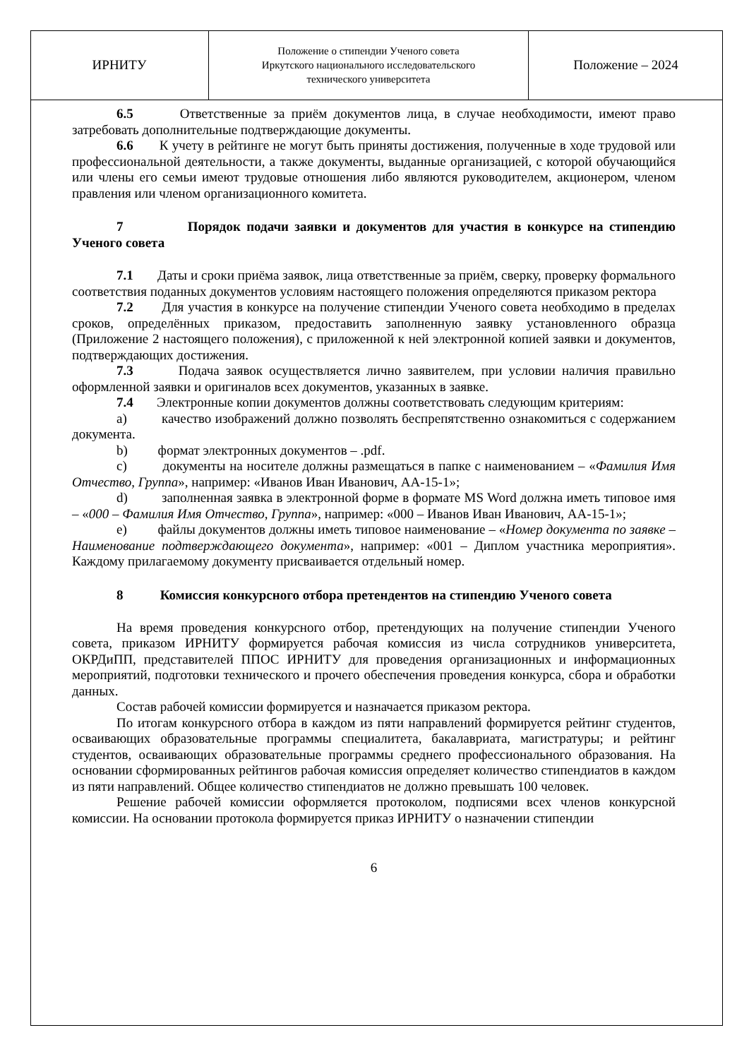| ИРНИТУ | Положение о стипендии Ученого совета Иркутского национального исследовательского технического университета | Положение – 2024 |
6.5 Ответственные за приём документов лица, в случае необходимости, имеют право затребовать дополнительные подтверждающие документы.
6.6 К учету в рейтинге не могут быть приняты достижения, полученные в ходе трудовой или профессиональной деятельности, а также документы, выданные организацией, с которой обучающийся или члены его семьи имеют трудовые отношения либо являются руководителем, акционером, членом правления или членом организационного комитета.
7 Порядок подачи заявки и документов для участия в конкурсе на стипендию Ученого совета
7.1 Даты и сроки приёма заявок, лица ответственные за приём, сверку, проверку формального соответствия поданных документов условиям настоящего положения определяются приказом ректора
7.2 Для участия в конкурсе на получение стипендии Ученого совета необходимо в пределах сроков, определённых приказом, предоставить заполненную заявку установленного образца (Приложение 2 настоящего положения), с приложенной к ней электронной копией заявки и документов, подтверждающих достижения.
7.3 Подача заявок осуществляется лично заявителем, при условии наличия правильно оформленной заявки и оригиналов всех документов, указанных в заявке.
7.4 Электронные копии документов должны соответствовать следующим критериям:
a) качество изображений должно позволять беспрепятственно ознакомиться с содержанием документа.
b) формат электронных документов – .pdf.
c) документы на носителе должны размещаться в папке с наименованием – «Фамилия Имя Отчество, Группа», например: «Иванов Иван Иванович, АА-15-1»;
d) заполненная заявка в электронной форме в формате MS Word должна иметь типовое имя – «000 – Фамилия Имя Отчество, Группа», например: «000 – Иванов Иван Иванович, АА-15-1»;
e) файлы документов должны иметь типовое наименование – «Номер документа по заявке – Наименование подтверждающего документа», например: «001 – Диплом участника мероприятия». Каждому прилагаемому документу присваивается отдельный номер.
8 Комиссия конкурсного отбора претендентов на стипендию Ученого совета
На время проведения конкурсного отбор, претендующих на получение стипендии Ученого совета, приказом ИРНИТУ формируется рабочая комиссия из числа сотрудников университета, ОКРДиПП, представителей ППОС ИРНИТУ для проведения организационных и информационных мероприятий, подготовки технического и прочего обеспечения проведения конкурса, сбора и обработки данных.
Состав рабочей комиссии формируется и назначается приказом ректора.
По итогам конкурсного отбора в каждом из пяти направлений формируется рейтинг студентов, осваивающих образовательные программы специалитета, бакалавриата, магистратуры; и рейтинг студентов, осваивающих образовательные программы среднего профессионального образования. На основании сформированных рейтингов рабочая комиссия определяет количество стипендиатов в каждом из пяти направлений. Общее количество стипендиатов не должно превышать 100 человек.
Решение рабочей комиссии оформляется протоколом, подписями всех членов конкурсной комиссии. На основании протокола формируется приказ ИРНИТУ о назначении стипендии
6